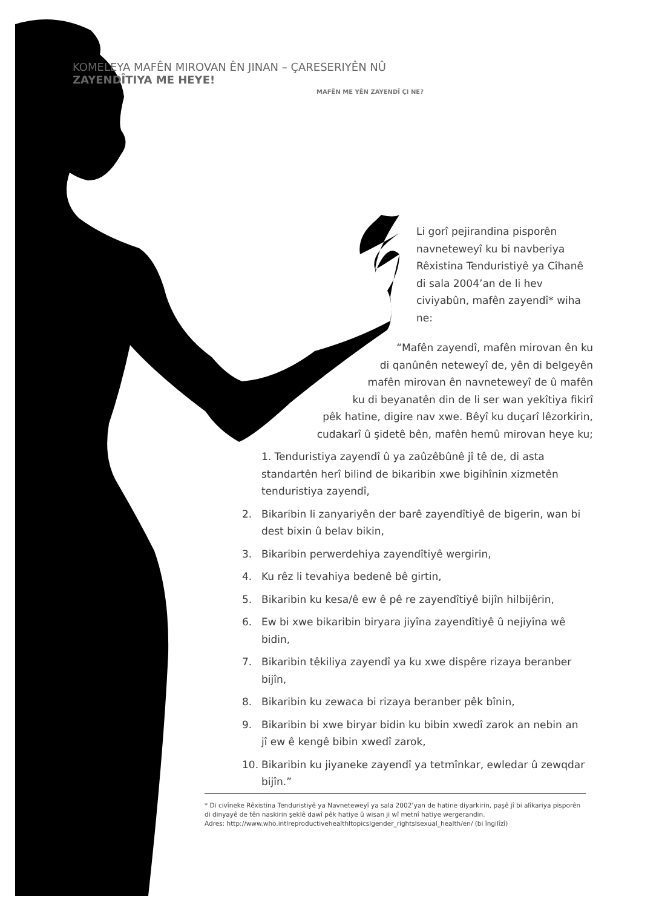KOMELEYA MAFÊN MIROVAN ÊN JINAN – ÇARESERIYÊN NÛ ZAYENDÎTIYA ME HEYE!
MAFÊN ME YÊN ZAYENDÎ ÇI NE?
Li gorî pejirandina pisporên navneteweyî ku bi navberiya Rêxistina Tenduristiyê ya Cîhanê di sala 2004’an de li hev civiyabûn, mafên zayendî* wiha ne:
“Mafên zayendî, mafên mirovan ên ku
di qanûnên neteweyî de, yên di belgeyên
mafên mirovan ên navneteweyî de û mafên
ku di beyanatên din de li ser wan yekîtiya fikirî
pêk hatine, digire nav xwe. Bêyî ku duçarî lêzorkirin,
cudakarî û şidetê bên, mafên hemû mirovan heye ku;
1. Tenduristiya zayendî û ya zaûzêbûnê jî tê de, di asta standartên herî bilind de bikaribin xwe bigihînin xizmetên tenduristiya zayendî,
2. Bikaribin li zanyariyên der barê zayendîtiyê de bigerin, wan bi dest bixin û belav bikin,
3. Bikaribin perwerdehiya zayendîtiyê wergirin,
4. Ku rêz li tevahiya bedenê bê girtin,
5. Bikaribin ku kesa/ê ew ê pê re zayendîtiyê bijîn hilbijêrin,
6. Ew bi xwe bikaribin biryara jiyîna zayendîtiyê û nejiyîna wê bidin,
7. Bikaribin têkiliya zayendî ya ku xwe dispêre rizaya beranber bijîn,
8. Bikaribin ku zewaca bi rizaya beranber pêk bînin,
9. Bikaribin bi xwe biryar bidin ku bibin xwedî zarok an nebin an jî ew ê kengê bibin xwedî zarok,
10. Bikaribin ku jiyaneke zayendî ya tetmînkar, ewledar û zewqdar bijîn.”
* Di civîneke Rêxistina Tenduristiyê ya Navneteweyî ya sala 2002’yan de hatine diyarkirin, paşê jî bi alîkariya pisporên di dinyayê de tên naskirin şeklê dawî pêk hatiye û wisan ji wî metnî hatiye wergerandin.
Adres: http://www.who.intlreproductivehealthltopicslgender_rightslsexual_health/en/ (bi îngilîzî)